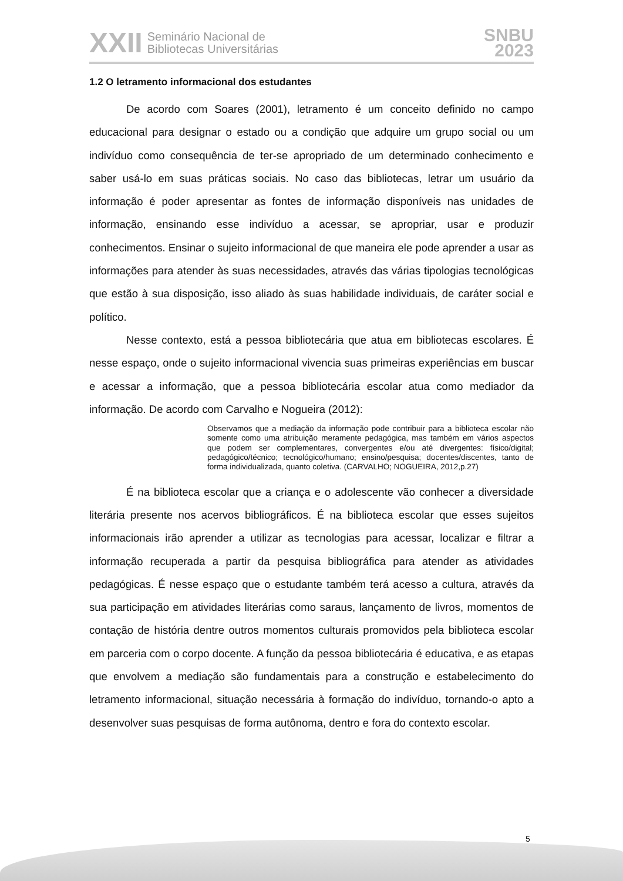XXII Seminário Nacional de
Bibliotecas Universitárias
SNBU
2023
1.2 O letramento informacional dos estudantes
De acordo com Soares (2001), letramento é um conceito definido no campo educacional para designar o estado ou a condição que adquire um grupo social ou um indivíduo como consequência de ter-se apropriado de um determinado conhecimento e saber usá-lo em suas práticas sociais. No caso das bibliotecas, letrar um usuário da informação é poder apresentar as fontes de informação disponíveis nas unidades de informação, ensinando esse indivíduo a acessar, se apropriar, usar e produzir conhecimentos. Ensinar o sujeito informacional de que maneira ele pode aprender a usar as informações para atender às suas necessidades, através das várias tipologias tecnológicas que estão à sua disposição, isso aliado às suas habilidade individuais, de caráter social e político.
Nesse contexto, está a pessoa bibliotecária que atua em bibliotecas escolares. É nesse espaço, onde o sujeito informacional vivencia suas primeiras experiências em buscar e acessar a informação, que a pessoa bibliotecária escolar atua como mediador da informação. De acordo com Carvalho e Nogueira (2012):
Observamos que a mediação da informação pode contribuir para a biblioteca escolar não somente como uma atribuição meramente pedagógica, mas também em vários aspectos que podem ser complementares, convergentes e/ou até divergentes: físico/digital; pedagógico/técnico; tecnológico/humano; ensino/pesquisa; docentes/discentes, tanto de forma individualizada, quanto coletiva. (CARVALHO; NOGUEIRA, 2012,p.27)
É na biblioteca escolar que a criança e o adolescente vão conhecer a diversidade literária presente nos acervos bibliográficos. É na biblioteca escolar que esses sujeitos informacionais irão aprender a utilizar as tecnologias para acessar, localizar e filtrar a informação recuperada a partir da pesquisa bibliográfica para atender as atividades pedagógicas. É nesse espaço que o estudante também terá acesso a cultura, através da sua participação em atividades literárias como saraus, lançamento de livros, momentos de contação de história dentre outros momentos culturais promovidos pela biblioteca escolar em parceria com o corpo docente. A função da pessoa bibliotecária é educativa, e as etapas que envolvem a mediação são fundamentais para a construção e estabelecimento do letramento informacional, situação necessária à formação do indivíduo, tornando-o apto a desenvolver suas pesquisas de forma autônoma, dentro e fora do contexto escolar.
5